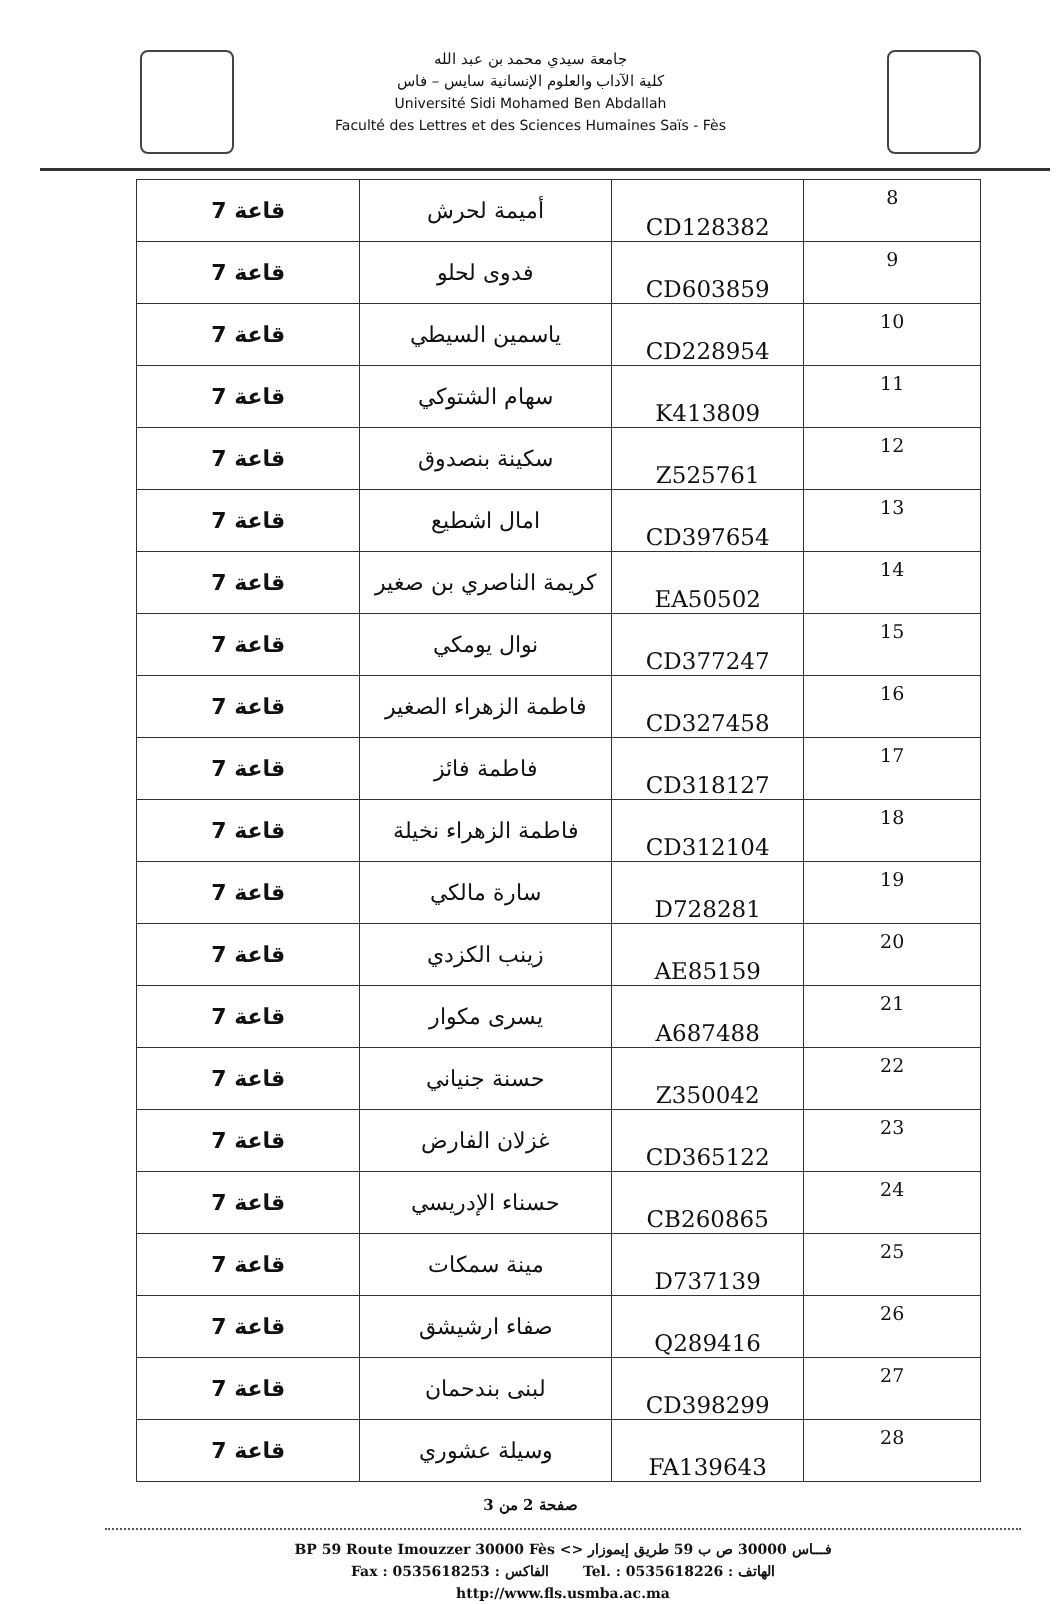جامعة سيدي محمد بن عبد الله
كلية الآداب والعلوم الإنسانية سايس – فاس
Université Sidi Mohamed Ben Abdallah
Faculté des Lettres et des Sciences Humaines Saïs - Fès
| 8 | CD128382 | أميمة لحرش | قاعة 7 |
| 9 | CD603859 | فدوى لحلو | قاعة 7 |
| 10 | CD228954 | ياسمين السيطي | قاعة 7 |
| 11 | K413809 | سهام الشتوكي | قاعة 7 |
| 12 | Z525761 | سكينة بنصدوق | قاعة 7 |
| 13 | CD397654 | امال اشطيع | قاعة 7 |
| 14 | EA50502 | كريمة الناصري بن صغير | قاعة 7 |
| 15 | CD377247 | نوال يومكي | قاعة 7 |
| 16 | CD327458 | فاطمة الزهراء الصغير | قاعة 7 |
| 17 | CD318127 | فاطمة فائز | قاعة 7 |
| 18 | CD312104 | فاطمة الزهراء نخيلة | قاعة 7 |
| 19 | D728281 | سارة مالكي | قاعة 7 |
| 20 | AE85159 | زينب الكزدي | قاعة 7 |
| 21 | A687488 | يسرى مكوار | قاعة 7 |
| 22 | Z350042 | حسنة جنياني | قاعة 7 |
| 23 | CD365122 | غزلان الفارض | قاعة 7 |
| 24 | CB260865 | حسناء الإدريسي | قاعة 7 |
| 25 | D737139 | مينة سمكات | قاعة 7 |
| 26 | Q289416 | صفاء ارشيشق | قاعة 7 |
| 27 | CD398299 | لبنى بندحمان | قاعة 7 |
| 28 | FA139643 | وسيلة عشوري | قاعة 7 |
صفحة 2 من 3
BP 59 Route Imouzzer 30000 Fès <> فـــاس 30000 ص ب 59 طريق إيموزار
Fax : 0535618253 : الفاكس Tel. : 0535618226 : الهاتف
http://www.fls.usmba.ac.ma